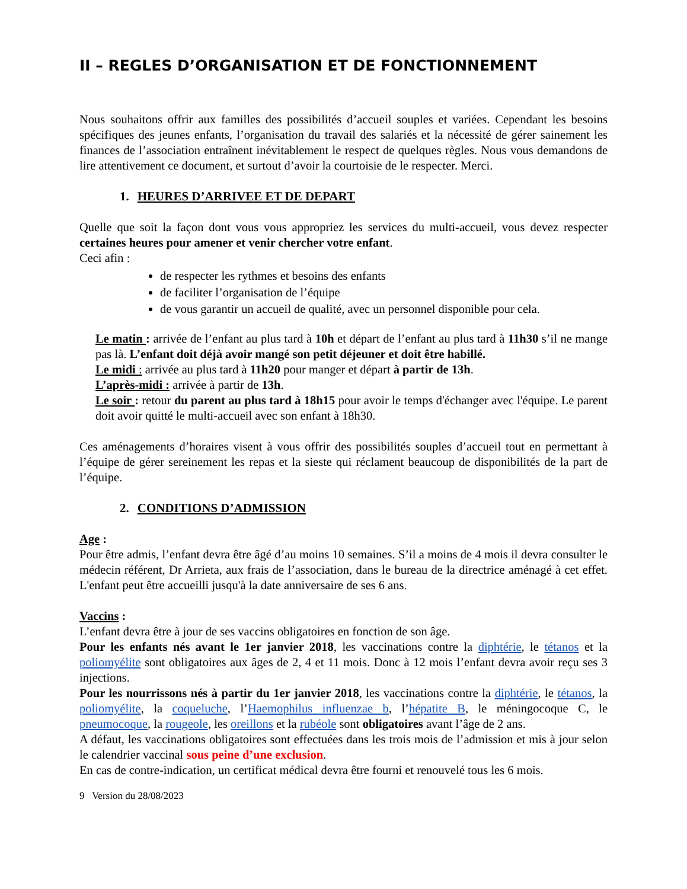II – REGLES D’ORGANISATION ET DE FONCTIONNEMENT
Nous souhaitons offrir aux familles des possibilités d’accueil souples et variées. Cependant les besoins spécifiques des jeunes enfants, l’organisation du travail des salariés et la nécessité de gérer sainement les finances de l’association entraînent inévitablement le respect de quelques règles. Nous vous demandons de lire attentivement ce document, et surtout d’avoir la courtoisie de le respecter. Merci.
1. HEURES D’ARRIVEE ET DE DEPART
Quelle que soit la façon dont vous vous appropriez les services du multi-accueil, vous devez respecter certaines heures pour amener et venir chercher votre enfant.
Ceci afin :
de respecter les rythmes et besoins des enfants
de faciliter l’organisation de l’équipe
de vous garantir un accueil de qualité, avec un personnel disponible pour cela.
Le matin : arrivée de l’enfant au plus tard à 10h et départ de l’enfant au plus tard à 11h30 s’il ne mange pas là. L’enfant doit déjà avoir mangé son petit déjeuner et doit être habillé.
Le midi : arrivée au plus tard à 11h20 pour manger et départ à partir de 13h.
L’après-midi : arrivée à partir de 13h.
Le soir : retour du parent au plus tard à 18h15 pour avoir le temps d'échanger avec l'équipe. Le parent doit avoir quitté le multi-accueil avec son enfant à 18h30.
Ces aménagements d’horaires visent à vous offrir des possibilités souples d’accueil tout en permettant à l’équipe de gérer sereinement les repas et la sieste qui réclament beaucoup de disponibilités de la part de l’équipe.
2. CONDITIONS D’ADMISSION
Age :
Pour être admis, l’enfant devra être âgé d’au moins 10 semaines. S’il a moins de 4 mois il devra consulter le médecin référent, Dr Arrieta, aux frais de l’association, dans le bureau de la directrice aménagé à cet effet. L'enfant peut être accueilli jusqu'à la date anniversaire de ses 6 ans.
Vaccins :
L’enfant devra être à jour de ses vaccins obligatoires en fonction de son âge.
Pour les enfants nés avant le 1er janvier 2018, les vaccinations contre la diphtérie, le tétanos et la poliomyélite sont obligatoires aux âges de 2, 4 et 11 mois. Donc à 12 mois l’enfant devra avoir reçu ses 3 injections.
Pour les nourrissons nés à partir du 1er janvier 2018, les vaccinations contre la diphtérie, le tétanos, la poliomyélite, la coqueluche, l’Haemophilus influenzae b, l’hépatite B, le méningocoque C, le pneumocoque, la rougeole, les oreillons et la rubéole sont obligatoires avant l’âge de 2 ans.
A défaut, les vaccinations obligatoires sont effectuées dans les trois mois de l’admission et mis à jour selon le calendrier vaccinal sous peine d’une exclusion.
En cas de contre-indication, un certificat médical devra être fourni et renouvelé tous les 6 mois.
9 Version du 28/08/2023